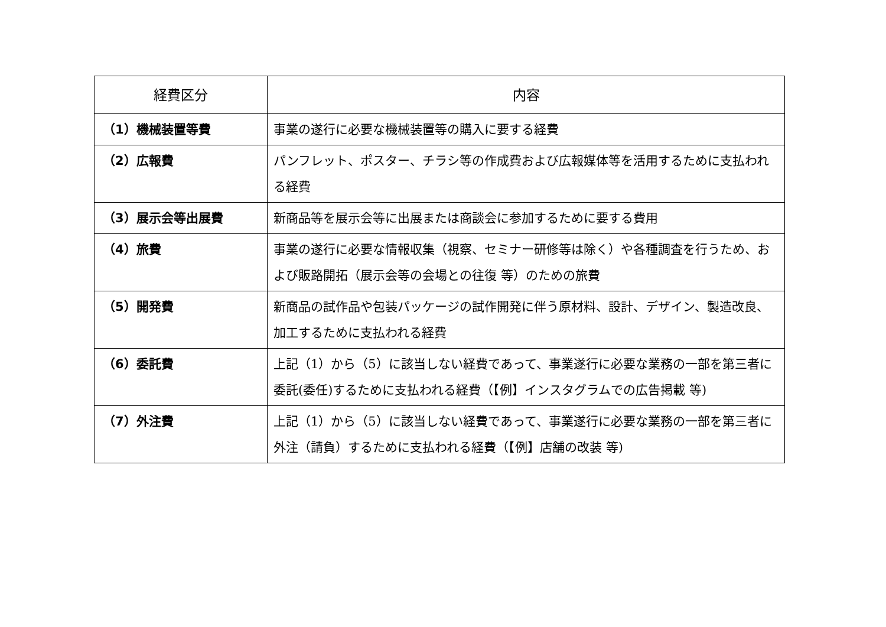| 経費区分 | 内容 |
| --- | --- |
| （1）機械装置等費 | 事業の遂行に必要な機械装置等の購入に要する経費 |
| （2）広報費 | パンフレット、ポスター、チラシ等の作成費および広報媒体等を活用するために支払われる経費 |
| （3）展示会等出展費 | 新商品等を展示会等に出展または商談会に参加するために要する費用 |
| （4）旅費 | 事業の遂行に必要な情報収集（視察、セミナー研修等は除く）や各種調査を行うため、および販路開拓（展示会等の会場との往復 等）のための旅費 |
| （5）開発費 | 新商品の試作品や包装パッケージの試作開発に伴う原材料、設計、デザイン、製造改良、加工するために支払われる経費 |
| （6）委託費 | 上記（1）から（5）に該当しない経費であって、事業遂行に必要な業務の一部を第三者に委託(委任)するために支払われる経費（【例】インスタグラムでの広告掲載 等) |
| （7）外注費 | 上記（1）から（5）に該当しない経費であって、事業遂行に必要な業務の一部を第三者に外注（請負）するために支払われる経費（【例】店舗の改装 等) |